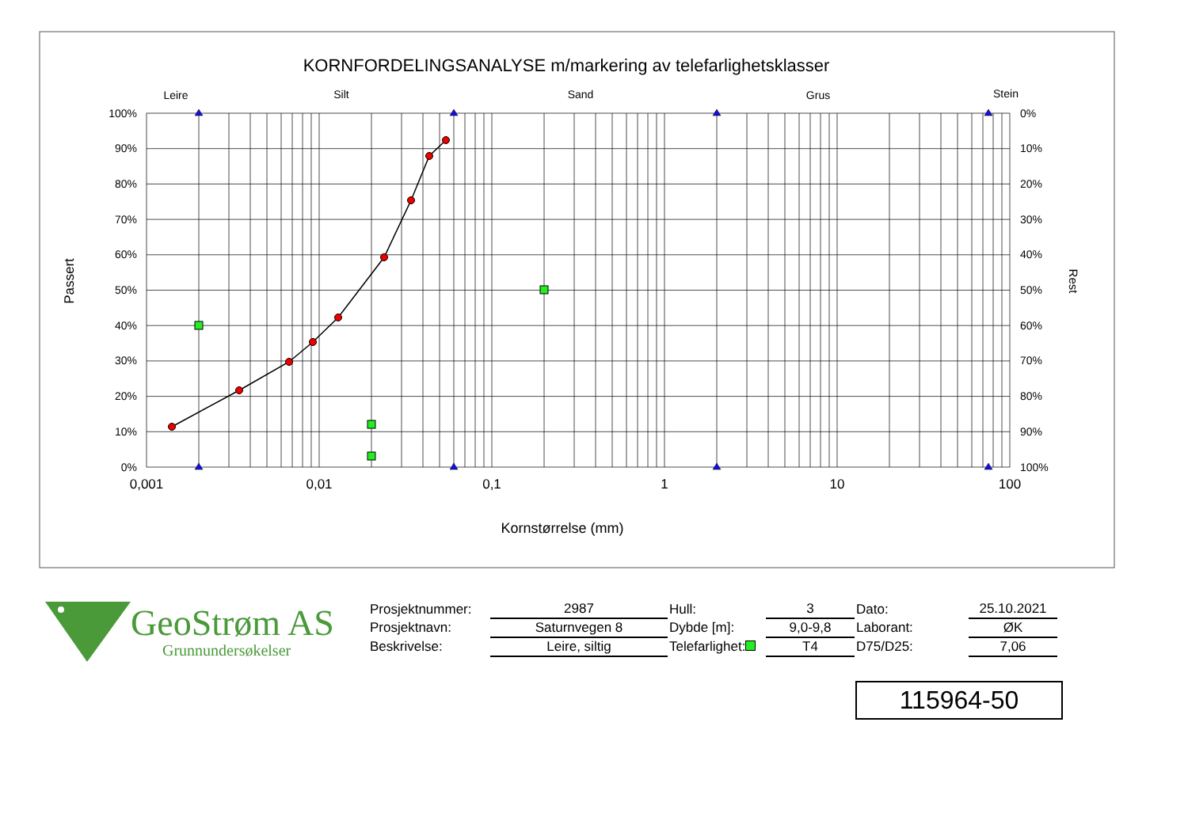KORNFORDELINGSANALYSE m/markering av telefarlighetsklasser
Leire
Silt
Sand
Grus
Stein
100%
90%
80%
70%
60%
50%
40%
30%
20%
10%
0%
0%
10%
20%
30%
40%
50%
60%
70%
80%
90%
100%
0,001
0,01
0,1
1
10
100
Kornstørrelse (mm)
Passert
Rest
GeoStrøm AS
Grunnundersøkelser
| Prosjektnummer: | 2987 | Hull: | 3 | Dato: | 25.10.2021 |
| Prosjektnavn: | Saturnvegen 8 | Dybde [m]: | 9,0-9,8 | Laborant: | ØK |
| Beskrivelse: | Leire, siltig | Telefarlighet: | T4 | D75/D25: | 7,06 |
115964-50